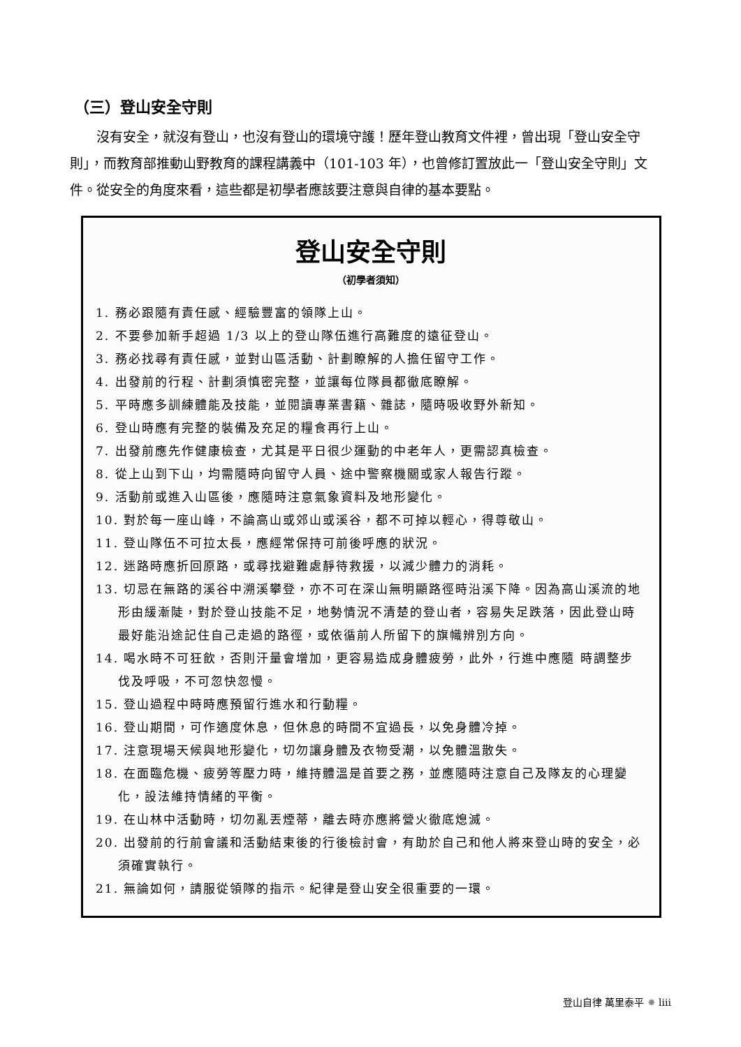（三）登山安全守則
沒有安全，就沒有登山，也沒有登山的環境守護！歷年登山教育文件裡，曾出現「登山安全守則」，而教育部推動山野教育的課程講義中（101-103 年），也曾修訂置放此一「登山安全守則」文件。從安全的角度來看，這些都是初學者應該要注意與自律的基本要點。
登山安全守則
（初學者須知）
1. 務必跟隨有責任感、經驗豐富的領隊上山。
2. 不要參加新手超過 1/3 以上的登山隊伍進行高難度的遠征登山。
3. 務必找尋有責任感，並對山區活動、計劃瞭解的人擔任留守工作。
4. 出發前的行程、計劃須慎密完整，並讓每位隊員都徹底瞭解。
5. 平時應多訓練體能及技能，並閱讀專業書籍、雜誌，隨時吸收野外新知。
6. 登山時應有完整的裝備及充足的糧食再行上山。
7. 出發前應先作健康檢查，尤其是平日很少運動的中老年人，更需認真檢查。
8. 從上山到下山，均需隨時向留守人員、途中警察機關或家人報告行蹤。
9. 活動前或進入山區後，應隨時注意氣象資料及地形變化。
10. 對於每一座山峰，不論高山或郊山或溪谷，都不可掉以輕心，得尊敬山。
11. 登山隊伍不可拉太長，應經常保持可前後呼應的狀況。
12. 迷路時應折回原路，或尋找避難處靜待救援，以減少體力的消耗。
13. 切忌在無路的溪谷中溯溪攀登，亦不可在深山無明顯路徑時沿溪下降。因為高山溪流的地形由緩漸陡，對於登山技能不足，地勢情況不清楚的登山者，容易失足跌落，因此登山時最好能沿途記住自己走過的路徑，或依循前人所留下的旗幟辨別方向。
14. 喝水時不可狂飲，否則汗量會增加，更容易造成身體疲勞，此外，行進中應隨 時調整步伐及呼吸，不可忽快忽慢。
15. 登山過程中時時應預留行進水和行動糧。
16. 登山期間，可作適度休息，但休息的時間不宜過長，以免身體冷掉。
17. 注意現場天候與地形變化，切勿讓身體及衣物受潮，以免體溫散失。
18. 在面臨危機、疲勞等壓力時，維持體溫是首要之務，並應隨時注意自己及隊友的心理變化，設法維持情緒的平衡。
19. 在山林中活動時，切勿亂丟煙蒂，離去時亦應將營火徹底熄滅。
20. 出發前的行前會議和活動結束後的行後檢討會，有助於自己和他人將來登山時的安全，必須確實執行。
21. 無論如何，請服從領隊的指示。紀律是登山安全很重要的一環。
登山自律 萬里泰平 ✸ liii